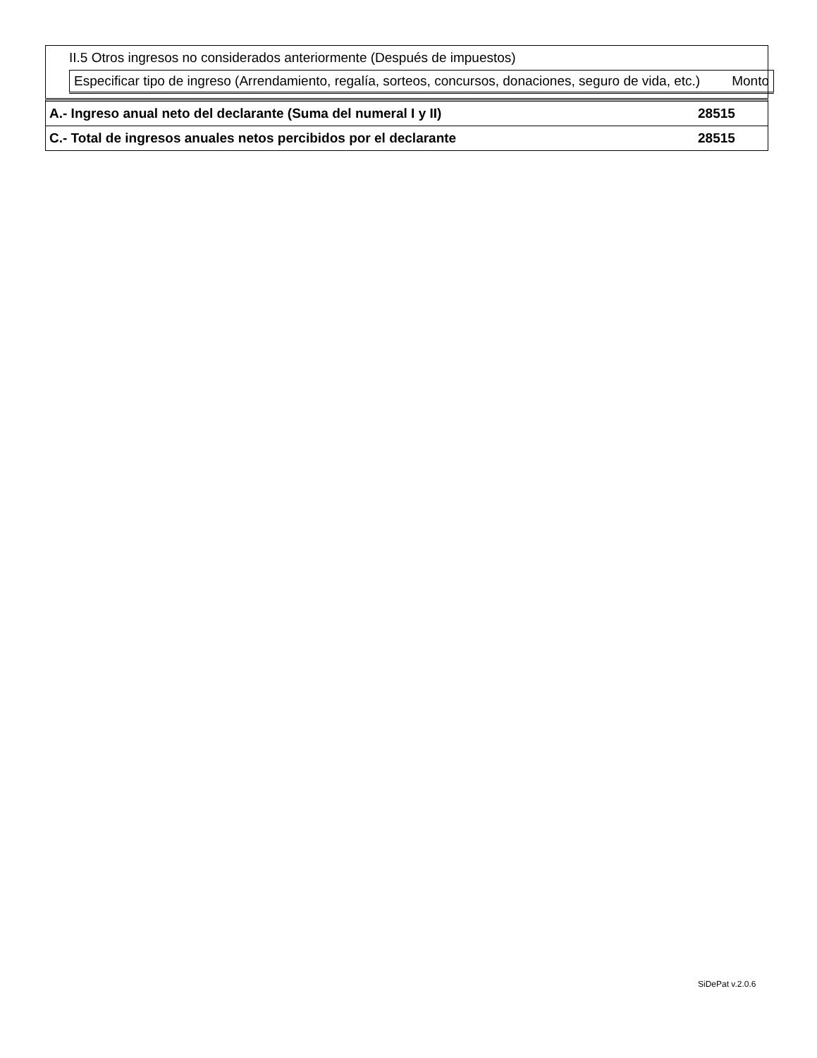II.5 Otros ingresos no considerados anteriormente (Después de impuestos)
| Especificar tipo de ingreso (Arrendamiento, regalía, sorteos, concursos, donaciones, seguro de vida, etc.) | Monto |
A.- Ingreso anual neto del declarante (Suma del numeral I y II) 28515
C.- Total de ingresos anuales netos percibidos por el declarante 28515
SiDePat v.2.0.6